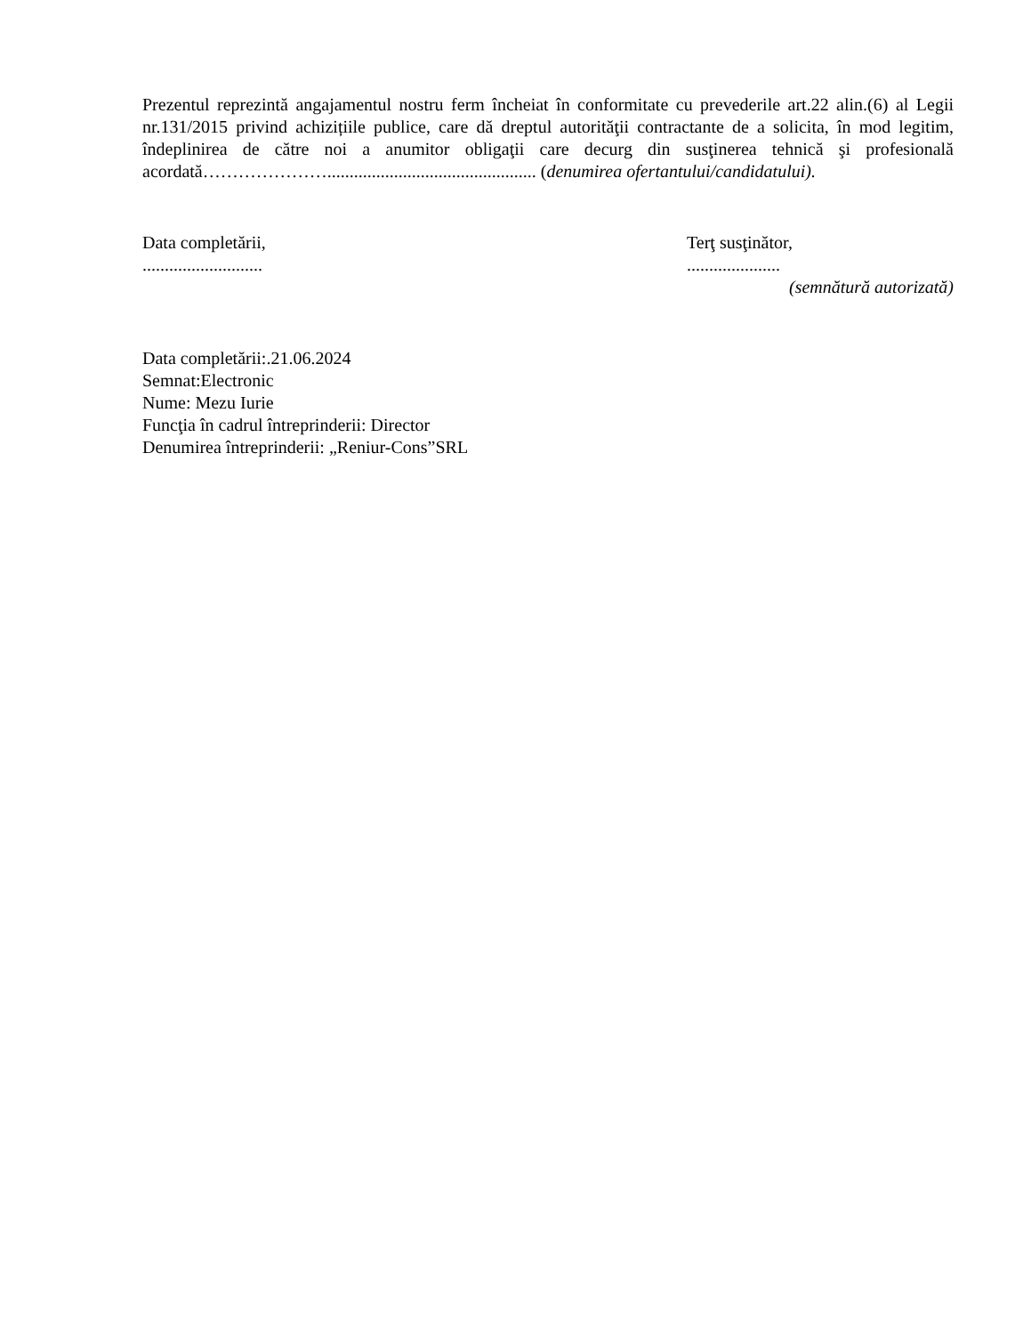Prezentul reprezintă angajamentul nostru ferm încheiat în conformitate cu prevederile art.22 alin.(6) al Legii nr.131/2015 privind achizițiile publice, care dă dreptul autorităţii contractante de a solicita, în mod legitim, îndeplinirea de către noi a anumitor obligaţii care decurg din susţinerea tehnică şi profesională acordată…………………............................................... (denumirea ofertantului/candidatului).
Data completării,
...........................
Terţ susţinător,
.....................
(semnătură autorizată)
Data completării:.21.06.2024
Semnat:Electronic
Nume: Mezu Iurie
Funcţia în cadrul întreprinderii: Director
Denumirea întreprinderii: „Reniur-Cons”SRL